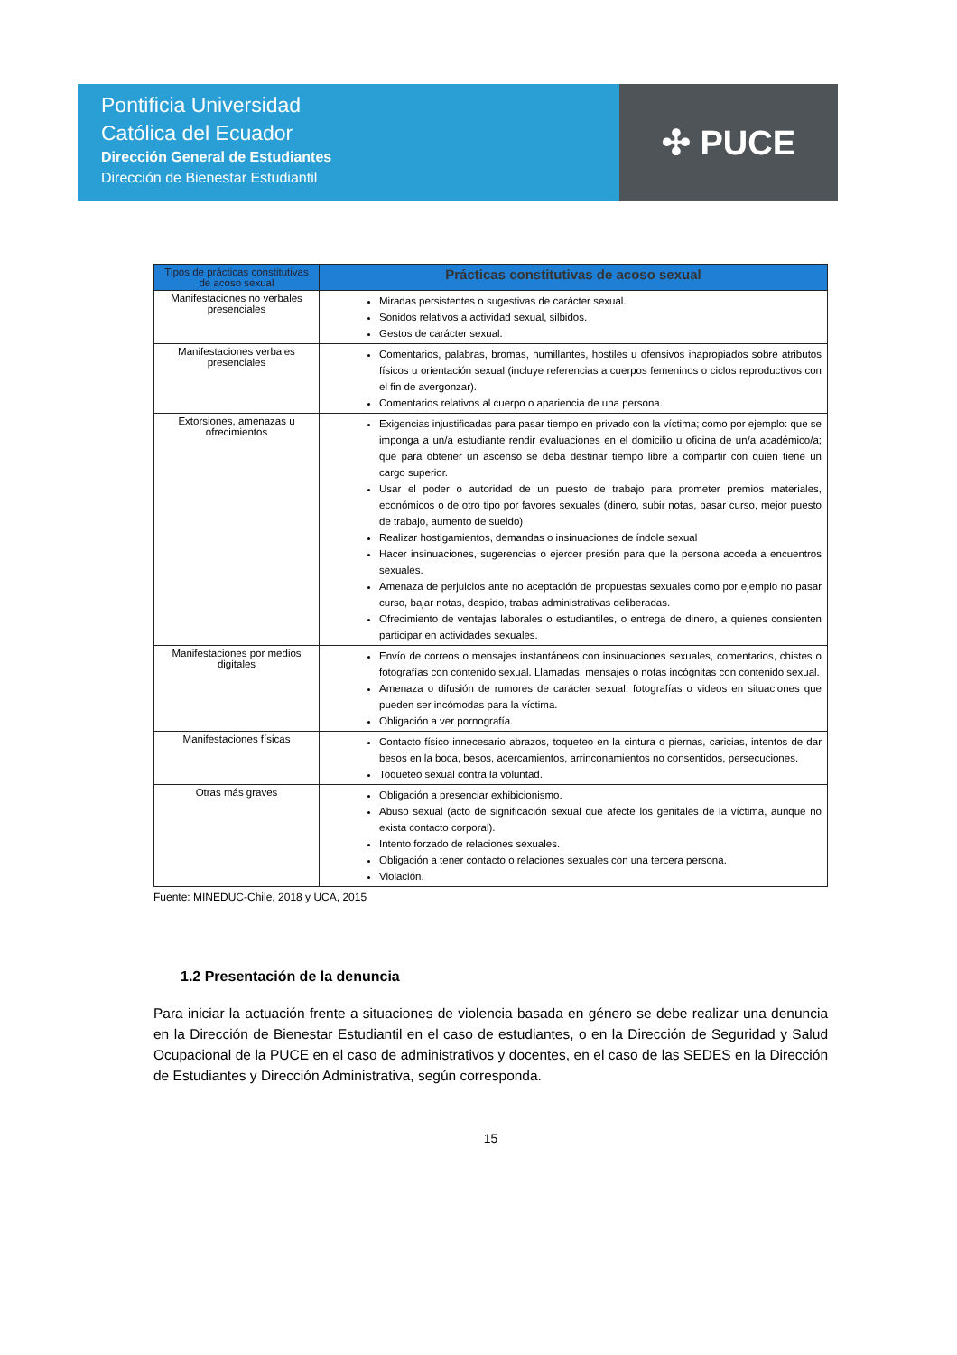Pontificia Universidad
Católica del Ecuador
Dirección General de Estudiantes
Dirección de Bienestar Estudiantil
✣ PUCE
| Tipos de prácticas constitutivas de acoso sexual | Prácticas constitutivas de acoso sexual |
| --- | --- |
| Manifestaciones no verbales presenciales | Miradas persistentes o sugestivas de carácter sexual. Sonidos relativos a actividad sexual, silbidos. Gestos de carácter sexual. |
| Manifestaciones verbales presenciales | Comentarios, palabras, bromas, humillantes, hostiles u ofensivos inapropiados sobre atributos físicos u orientación sexual (incluye referencias a cuerpos femeninos o ciclos reproductivos con el fin de avergonzar). Comentarios relativos al cuerpo o apariencia de una persona. |
| Extorsiones, amenazas u ofrecimientos | Exigencias injustificadas para pasar tiempo en privado con la víctima; como por ejemplo: que se imponga a un/a estudiante rendir evaluaciones en el domicilio u oficina de un/a académico/a; que para obtener un ascenso se deba destinar tiempo libre a compartir con quien tiene un cargo superior. Usar el poder o autoridad de un puesto de trabajo para prometer premios materiales, económicos o de otro tipo por favores sexuales (dinero, subir notas, pasar curso, mejor puesto de trabajo, aumento de sueldo) Realizar hostigamientos, demandas o insinuaciones de índole sexual Hacer insinuaciones, sugerencias o ejercer presión para que la persona acceda a encuentros sexuales. Amenaza de perjuicios ante no aceptación de propuestas sexuales como por ejemplo no pasar curso, bajar notas, despido, trabas administrativas deliberadas. Ofrecimiento de ventajas laborales o estudiantiles, o entrega de dinero, a quienes consienten participar en actividades sexuales. |
| Manifestaciones por medios digitales | Envío de correos o mensajes instantáneos con insinuaciones sexuales, comentarios, chistes o fotografías con contenido sexual. Llamadas, mensajes o notas incógnitas con contenido sexual. Amenaza o difusión de rumores de carácter sexual, fotografías o videos en situaciones que pueden ser incómodas para la víctima. Obligación a ver pornografía. |
| Manifestaciones físicas | Contacto físico innecesario abrazos, toqueteo en la cintura o piernas, caricias, intentos de dar besos en la boca, besos, acercamientos, arrinconamientos no consentidos, persecuciones. Toqueteo sexual contra la voluntad. |
| Otras más graves | Obligación a presenciar exhibicionismo. Abuso sexual (acto de significación sexual que afecte los genitales de la víctima, aunque no exista contacto corporal). Intento forzado de relaciones sexuales. Obligación a tener contacto o relaciones sexuales con una tercera persona. Violación. |
Fuente: MINEDUC-Chile, 2018 y UCA, 2015
1.2 Presentación de la denuncia
Para iniciar la actuación frente a situaciones de violencia basada en género se debe realizar una denuncia en la Dirección de Bienestar Estudiantil en el caso de estudiantes, o en la Dirección de Seguridad y Salud Ocupacional de la PUCE en el caso de administrativos y docentes, en el caso de las SEDES en la Dirección de Estudiantes y Dirección Administrativa, según corresponda.
15